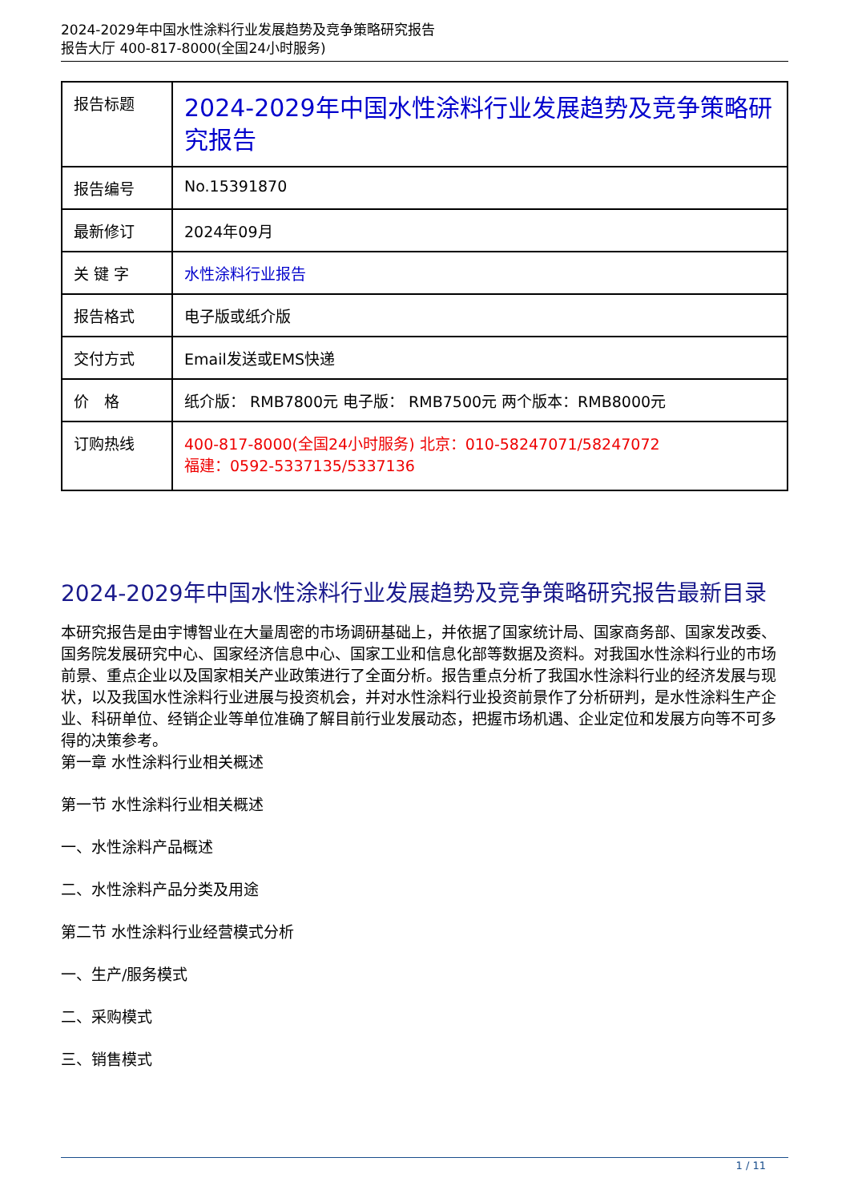2024-2029年中国水性涂料行业发展趋势及竞争策略研究报告
报告大厅 400-817-8000(全国24小时服务)
| 报告标题 | 2024-2029年中国水性涂料行业发展趋势及竞争策略研究报告 |
| 报告编号 | No.15391870 |
| 最新修订 | 2024年09月 |
| 关 键 字 | 水性涂料行业报告 |
| 报告格式 | 电子版或纸介版 |
| 交付方式 | Email发送或EMS快递 |
| 价 格 | 纸介版： RMB7800元 电子版： RMB7500元 两个版本：RMB8000元 |
| 订购热线 | 400-817-8000(全国24小时服务) 北京：010-58247071/58247072 福建：0592-5337135/5337136 |
2024-2029年中国水性涂料行业发展趋势及竞争策略研究报告最新目录
本研究报告是由宇博智业在大量周密的市场调研基础上，并依据了国家统计局、国家商务部、国家发改委、国务院发展研究中心、国家经济信息中心、国家工业和信息化部等数据及资料。对我国水性涂料行业的市场前景、重点企业以及国家相关产业政策进行了全面分析。报告重点分析了我国水性涂料行业的经济发展与现状，以及我国水性涂料行业进展与投资机会，并对水性涂料行业投资前景作了分析研判，是水性涂料生产企业、科研单位、经销企业等单位准确了解目前行业发展动态，把握市场机遇、企业定位和发展方向等不可多得的决策参考。
第一章 水性涂料行业相关概述
第一节 水性涂料行业相关概述
一、水性涂料产品概述
二、水性涂料产品分类及用途
第二节 水性涂料行业经营模式分析
一、生产/服务模式
二、采购模式
三、销售模式
1 / 11